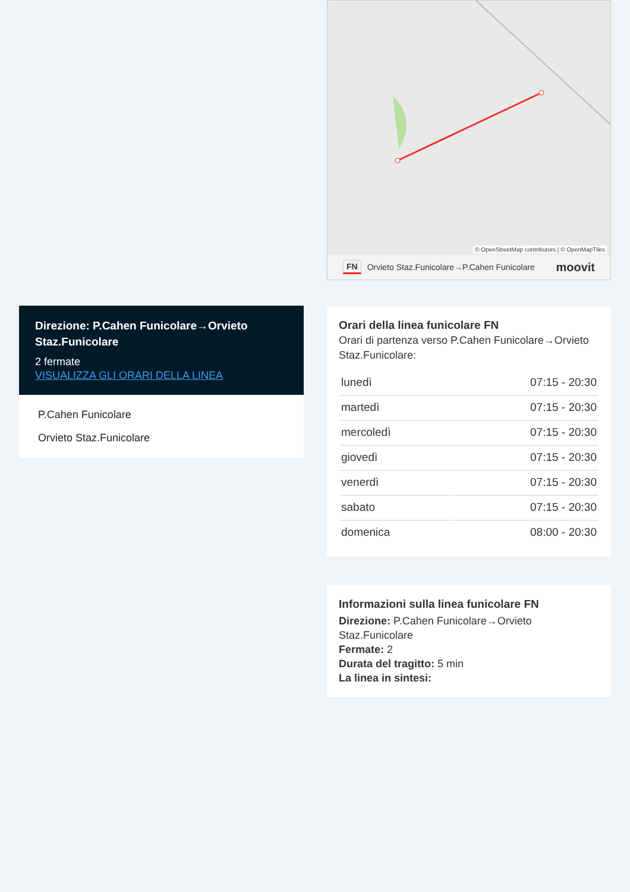Direzione: P.Cahen Funicolare→Orvieto Staz.Funicolare
2 fermate
VISUALIZZA GLI ORARI DELLA LINEA
P.Cahen Funicolare
Orvieto Staz.Funicolare
© OpenStreetMap contributors | © OpenMapTiles
FN Orvieto Staz.Funicolare→P.Cahen Funicolare moovit
Orari della linea funicolare FN
Orari di partenza verso P.Cahen Funicolare→Orvieto Staz.Funicolare:
| lunedì | 07:15 - 20:30 |
| martedì | 07:15 - 20:30 |
| mercoledì | 07:15 - 20:30 |
| giovedì | 07:15 - 20:30 |
| venerdì | 07:15 - 20:30 |
| sabato | 07:15 - 20:30 |
| domenica | 08:00 - 20:30 |
Informazioni sulla linea funicolare FN
Direzione: P.Cahen Funicolare→Orvieto Staz.Funicolare
Fermate: 2
Durata del tragitto: 5 min
La linea in sintesi: